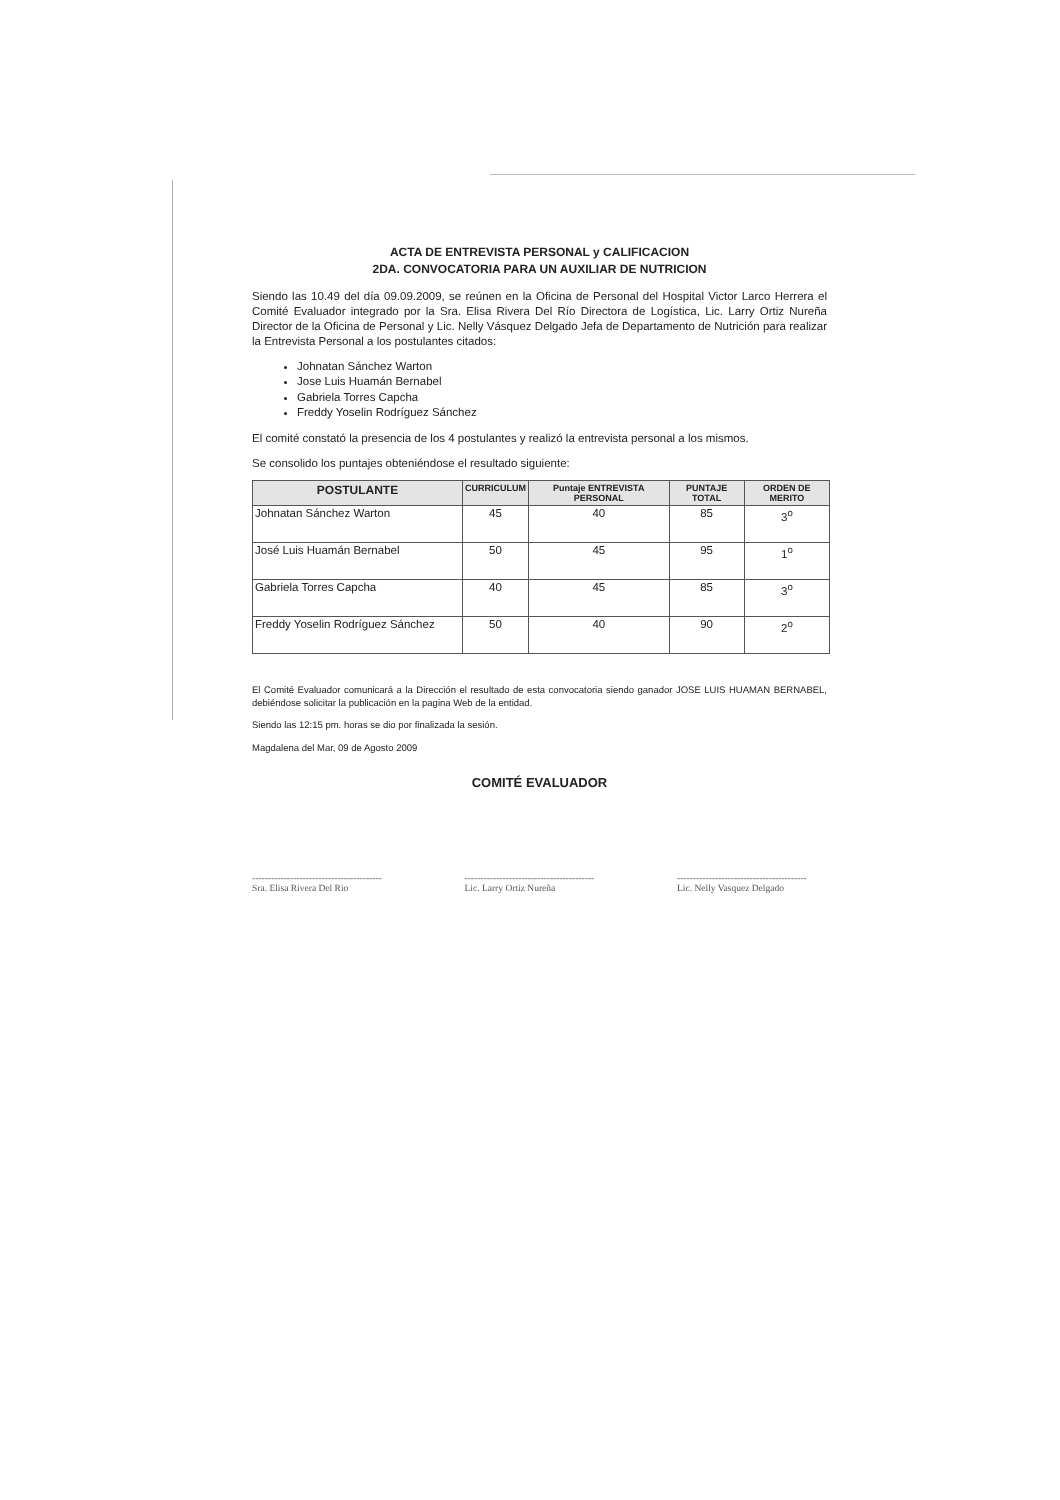ACTA DE ENTREVISTA PERSONAL y CALIFICACION
2DA. CONVOCATORIA PARA UN AUXILIAR DE NUTRICION
Siendo las 10.49 del día 09.09.2009, se reúnen en la Oficina de Personal del Hospital Victor Larco Herrera el Comité Evaluador integrado por la Sra. Elisa Rivera Del Río Directora de Logística, Lic. Larry Ortiz Nureña Director de la Oficina de Personal y Lic. Nelly Vásquez Delgado Jefa de Departamento de Nutrición para realizar la Entrevista Personal a los postulantes citados:
Johnatan Sánchez Warton
Jose Luis Huamán Bernabel
Gabriela Torres Capcha
Freddy Yoselin Rodríguez Sánchez
El comité constató la presencia de los 4 postulantes y realizó la entrevista personal a los mismos.
Se consolido los puntajes obteniéndose el resultado siguiente:
| POSTULANTE | CURRICULUM | Puntaje ENTREVISTA PERSONAL | PUNTAJE TOTAL | ORDEN DE MERITO |
| --- | --- | --- | --- | --- |
| Johnatan Sánchez Warton | 45 | 40 | 85 | 3<sup>o</sup> |
| José Luis Huamán Bernabel | 50 | 45 | 95 | 1<sup>o</sup> |
| Gabriela Torres Capcha | 40 | 45 | 85 | 3<sup>o</sup> |
| Freddy Yoselin Rodríguez Sánchez | 50 | 40 | 90 | 2<sup>o</sup> |
El Comité Evaluador comunicará a la Dirección el resultado de esta convocatoria siendo ganador JOSE LUIS HUAMAN BERNABEL, debiéndose solicitar la publicación en la pagina Web de la entidad.
Siendo las 12:15 pm. horas se dio por finalizada la sesión.
Magdalena del Mar, 09 de Agosto 2009
COMITÉ EVALUADOR
-----------------------------------------
Sra. Elisa Rivera Del Rio
-----------------------------------------
Lic. Larry Ortiz Nureña
-----------------------------------------
Lic. Nelly Vasquez Delgado